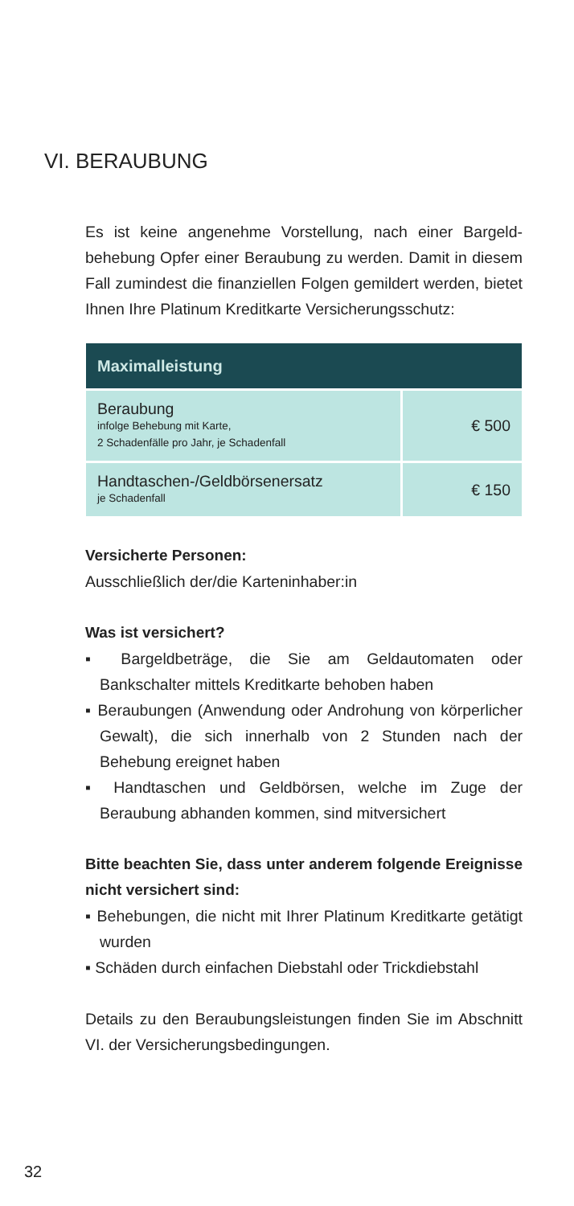VI. BERAUBUNG
Es ist keine angenehme Vorstellung, nach einer Bargeld­behebung Opfer einer Beraubung zu werden. Damit in diesem Fall zumindest die finanziellen Folgen gemildert werden, bietet Ihnen Ihre Platinum Kreditkarte Versiche­rungsschutz:
| Maximalleistung | |
| --- | --- |
| Beraubung infolge Behebung mit Karte, 2 Schadenfälle pro Jahr, je Schadenfall | € 500 |
| Handtaschen-/Geldbörsenersatz je Schadenfall | € 150 |
Versicherte Personen:
Ausschließlich der/die Karteninhaber:in
Was ist versichert?
▪ Bargeldbeträge, die Sie am Geldautomaten oder Bankschalter mittels Kreditkarte behoben haben
▪ Beraubungen (Anwendung oder Androhung von kör­perlicher Gewalt), die sich innerhalb von 2 Stunden nach der Behebung ereignet haben
▪ Handtaschen und Geldbörsen, welche im Zuge der Beraubung abhanden kommen, sind mitversichert
Bitte beachten Sie, dass unter anderem folgende Ereignisse nicht versichert sind:
▪ Behebungen, die nicht mit Ihrer Platinum Kreditkarte getätigt wurden
▪ Schäden durch einfachen Diebstahl oder Trickdiebstahl
Details zu den Beraubungsleistungen finden Sie im Abschnitt VI. der Versicherungsbedingungen.
32